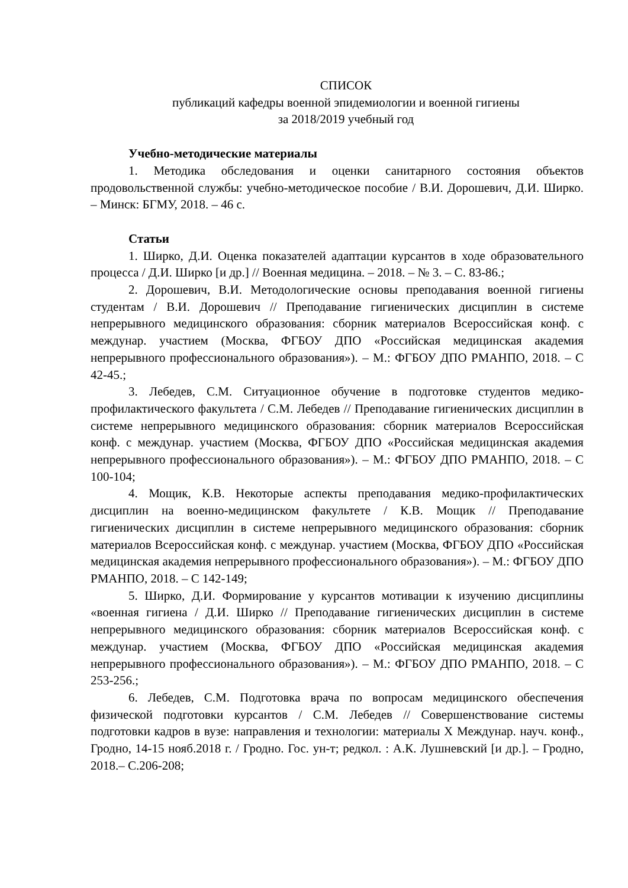СПИСОК
публикаций кафедры военной эпидемиологии и военной гигиены
за 2018/2019 учебный год
Учебно-методические материалы
1. Методика обследования и оценки санитарного состояния объектов продовольственной службы: учебно-методическое пособие / В.И. Дорошевич, Д.И. Ширко. – Минск: БГМУ, 2018. – 46 с.
Статьи
1. Ширко, Д.И. Оценка показателей адаптации курсантов в ходе образовательного процесса / Д.И. Ширко [и др.] // Военная медицина. – 2018. – № 3. – С. 83-86.;
2. Дорошевич, В.И. Методологические основы преподавания военной гигиены студентам / В.И. Дорошевич // Преподавание гигиенических дисциплин в системе непрерывного медицинского образования: сборник материалов Всероссийская конф. с междунар. участием (Москва, ФГБОУ ДПО «Российская медицинская академия непрерывного профессионального образования»). – М.: ФГБОУ ДПО РМАНПО, 2018. – С 42-45.;
3. Лебедев, С.М. Ситуационное обучение в подготовке студентов медико-профилактического факультета / С.М. Лебедев // Преподавание гигиенических дисциплин в системе непрерывного медицинского образования: сборник материалов Всероссийская конф. с междунар. участием (Москва, ФГБОУ ДПО «Российская медицинская академия непрерывного профессионального образования»). – М.: ФГБОУ ДПО РМАНПО, 2018. – С 100-104;
4. Мощик, К.В. Некоторые аспекты преподавания медико-профилактических дисциплин на военно-медицинском факультете / К.В. Мощик // Преподавание гигиенических дисциплин в системе непрерывного медицинского образования: сборник материалов Всероссийская конф. с междунар. участием (Москва, ФГБОУ ДПО «Российская медицинская академия непрерывного профессионального образования»). – М.: ФГБОУ ДПО РМАНПО, 2018. – С 142-149;
5. Ширко, Д.И. Формирование у курсантов мотивации к изучению дисциплины «военная гигиена / Д.И. Ширко // Преподавание гигиенических дисциплин в системе непрерывного медицинского образования: сборник материалов Всероссийская конф. с междунар. участием (Москва, ФГБОУ ДПО «Российская медицинская академия непрерывного профессионального образования»). – М.: ФГБОУ ДПО РМАНПО, 2018. – С 253-256.;
6. Лебедев, С.М. Подготовка врача по вопросам медицинского обеспечения физической подготовки курсантов / С.М. Лебедев // Совершенствование системы подготовки кадров в вузе: направления и технологии: материалы X Междунар. науч. конф., Гродно, 14-15 нояб.2018 г. / Гродно. Гос. ун-т; редкол. : А.К. Лушневский [и др.]. – Гродно, 2018.– С.206-208;